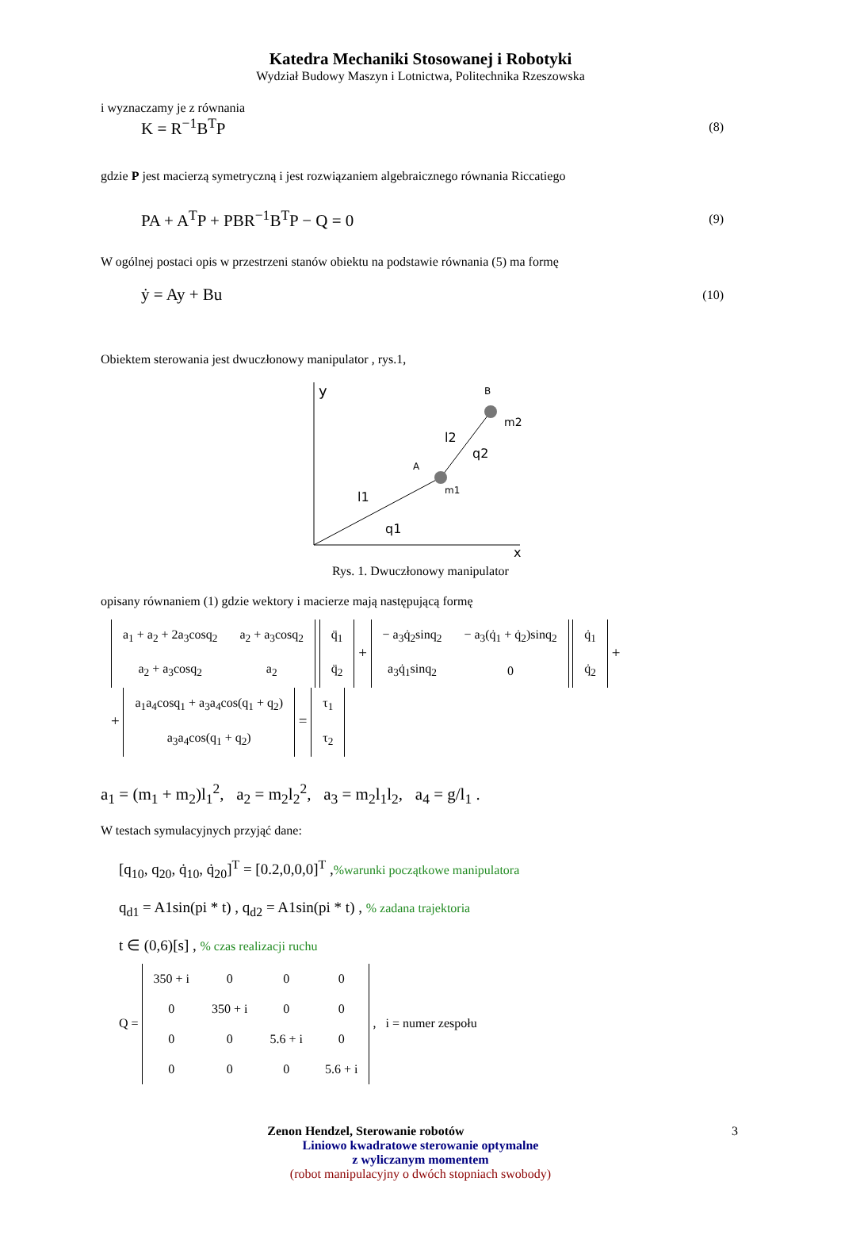Katedra Mechaniki Stosowanej i Robotyki
Wydział Budowy Maszyn i Lotnictwa, Politechnika Rzeszowska
i wyznaczamy je z równania
K = R<sup>−1</sup>B<sup>T</sup>P (8)
gdzie P jest macierzą symetryczną i jest rozwiązaniem algebraicznego równania Riccatiego
PA + A<sup>T</sup>P + PBR<sup>−1</sup>B<sup>T</sup>P − Q = 0 (9)
W ogólnej postaci opis w przestrzeni stanów obiektu na podstawie równania (5) ma formę
ẏ = Ay + Bu (10)
Obiektem sterowania jest dwuczłonowy manipulator , rys.1,
y
x
B
m2
A
m1
l2
q2
l1
q1
Rys. 1. Dwuczłonowy manipulator
opisany równaniem (1) gdzie wektory i macierze mają następującą formę
| a<sub>1</sub> + a<sub>2</sub> + 2a<sub>3</sub>cosq<sub>2</sub> | a<sub>2</sub> + a<sub>3</sub>cosq<sub>2</sub> |
| a<sub>2</sub> + a<sub>3</sub>cosq<sub>2</sub> | a<sub>2</sub> |
| q̈<sub>1</sub> |
| q̈<sub>2</sub> |
+
| − a<sub>3</sub>q̇<sub>2</sub>sinq<sub>2</sub> | − a<sub>3</sub>(q̇<sub>1</sub> + q̇<sub>2</sub>)sinq<sub>2</sub> |
| a<sub>3</sub>q̇<sub>1</sub>sinq<sub>2</sub> | 0 |
| q̇<sub>1</sub> |
| q̇<sub>2</sub> |
+
+
| a<sub>1</sub>a<sub>4</sub>cosq<sub>1</sub> + a<sub>3</sub>a<sub>4</sub>cos(q<sub>1</sub> + q<sub>2</sub>) |
| a<sub>3</sub>a<sub>4</sub>cos(q<sub>1</sub> + q<sub>2</sub>) |
=
| τ<sub>1</sub> |
| τ<sub>2</sub> |
a<sub>1</sub> = (m<sub>1</sub> + m<sub>2</sub>)l<sub>1</sub><sup>2</sup>, a<sub>2</sub> = m<sub>2</sub>l<sub>2</sub><sup>2</sup>, a<sub>3</sub> = m<sub>2</sub>l<sub>1</sub>l<sub>2</sub>, a<sub>4</sub> = g/l<sub>1</sub> .
W testach symulacyjnych przyjąć dane:
[q<sub>10</sub>, q<sub>20</sub>, q̇<sub>10</sub>, q̇<sub>20</sub>]<sup>T</sup> = [0.2,0,0,0]<sup>T</sup> ,%warunki początkowe manipulatora
q<sub>d1</sub> = A1sin(pi * t) , q<sub>d2</sub> = A1sin(pi * t) , % zadana trajektoria
t ∈ (0,6)[s] , % czas realizacji ruchu
Q =
| 350 + i | 0 | 0 | 0 |
| 0 | 350 + i | 0 | 0 |
| 0 | 0 | 5.6 + i | 0 |
| 0 | 0 | 0 | 5.6 + i |
, i = numer zespołu
Zenon Hendzel, Sterowanie robotów 3
Liniowo kwadratowe sterowanie optymalne
z wyliczanym momentem
(robot manipulacyjny o dwóch stopniach swobody)